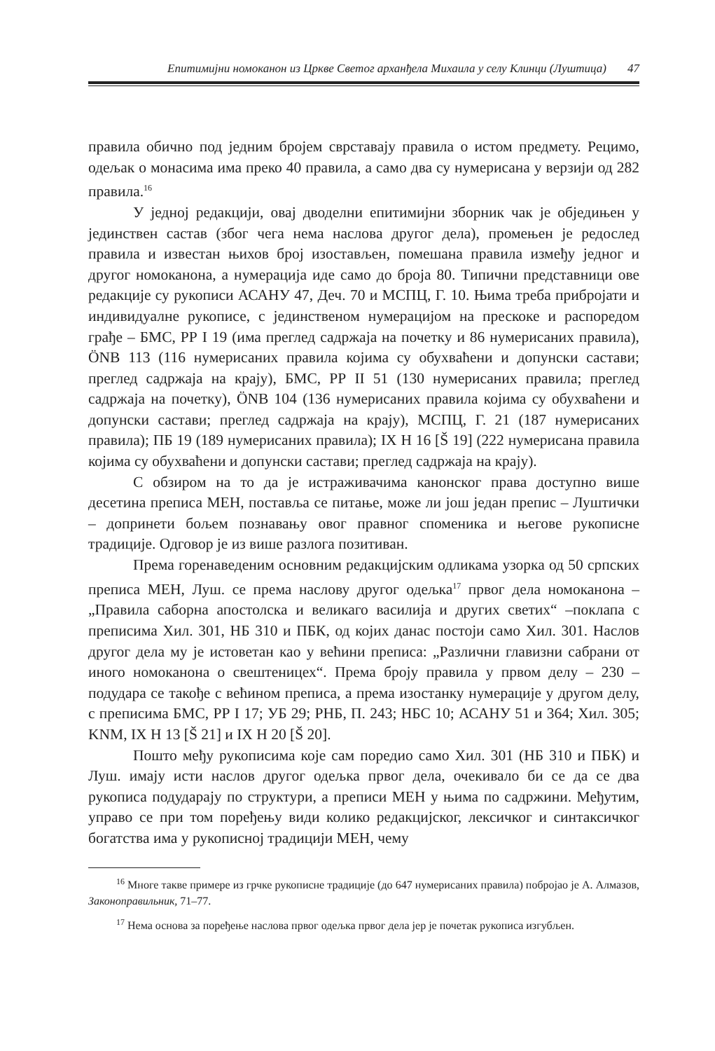Епитимијни номоканон из Цркве Светог арханђела Михаила у селу Клинци (Луштица) 47
правила обично под једним бројем сврставају правила о истом предмету. Рецимо, одељак о монасима има преко 40 правила, а само два су нумерисана у верзији од 282 правила.<sup>16</sup>
У једној редакцији, овај дводелни епитимијни зборник чак је обједињен у јединствен састав (због чега нема наслова другог дела), промењен је редослед правила и известан њихов број изостављен, помешана правила између једног и другог номоканона, а нумерација иде само до броја 80. Типични представници ове редакције су рукописи АСАНУ 47, Деч. 70 и МСПЦ, Г. 10. Њима треба прибројати и индивидуалне рукописе, с јединственом нумерацијом на прескоке и распоредом грађе – БМС, РР I 19 (има преглед садржаја на почетку и 86 нумерисаних правила), ÖNB 113 (116 нумерисаних правила којима су обухваћени и допунски састави; преглед садржаја на крају), БМС, РР II 51 (130 нумерисаних правила; преглед садржаја на почетку), ÖNB 104 (136 нумерисаних правила којима су обухваћени и допунски састави; преглед садржаја на крају), МСПЦ, Г. 21 (187 нумерисаних правила); ПБ 19 (189 нумерисаних правила); IX H 16 [Š 19] (222 нумерисана правила којима су обухваћени и допунски састави; преглед садржаја на крају).
С обзиром на то да је истраживачима канонског права доступно више десетина преписа МЕН, поставља се питање, може ли још један препис – Луштички – допринети бољем познавању овог правног споменика и његове рукописне традиције. Одговор је из више разлога позитиван.
Према горенаведеним основним редакцијским одликама узорка од 50 српских преписа МЕН, Луш. се према наслову другог одељка<sup>17</sup> првог дела номоканона – „Правила саборна апостолска и великаго василија и других светих“ –поклапа с преписима Хил. 301, НБ 310 и ПБК, од којих данас постоји само Хил. 301. Наслов другог дела му је истоветан као у већини преписа: „Различни главизни сабрани от иного номоканона о свештеницех“. Према броју правила у првом делу – 230 – подудара се такође с већином преписа, а према изостанку нумерације у другом делу, с преписима БМС, РР I 17; УБ 29; РНБ, П. 243; НБС 10; АСАНУ 51 и 364; Хил. 305; KNM, IX H 13 [Š 21] и IX H 20 [Š 20].
Пошто међу рукописима које сам поредио само Хил. 301 (НБ 310 и ПБК) и Луш. имају исти наслов другог одељка првог дела, очекивало би се да се два рукописа подударају по структури, а преписи МЕН у њима по садржини. Међутим, управо се при том поређењу види колико редакцијског, лексичког и синтаксичког богатства има у рукописној традицији МЕН, чему
<sup>16</sup> Многе такве примере из грчке рукописне традиције (до 647 нумерисаних правила) побројао је А. Алмазов, Законоправильник, 71–77.
<sup>17</sup> Нема основа за поређење наслова првог одељка првог дела јер је почетак рукописа изгубљен.